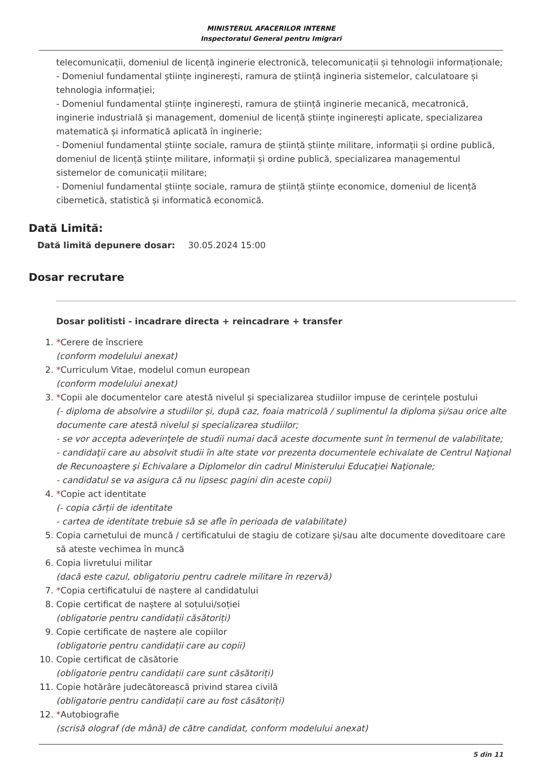MINISTERUL AFACERILOR INTERNE
Inspectoratul General pentru Imigrari
telecomunicații, domeniul de licență inginerie electronică, telecomunicații și tehnologii informaționale;
- Domeniul fundamental științe inginerești, ramura de știință ingineria sistemelor, calculatoare și tehnologia informației;
- Domeniul fundamental științe inginerești, ramura de știință inginerie mecanică, mecatronică, inginerie industrială și management, domeniul de licență științe inginerești aplicate, specializarea matematică și informatică aplicată în inginerie;
- Domeniul fundamental științe sociale, ramura de știință științe militare, informații și ordine publică, domeniul de licență științe militare, informații și ordine publică, specializarea managementul sistemelor de comunicații militare;
- Domeniul fundamental științe sociale, ramura de știință științe economice, domeniul de licență cibernetică, statistică și informatică economică.
Dată Limită:
Dată limită depunere dosar: 30.05.2024 15:00
Dosar recrutare
Dosar politisti - incadrare directa + reincadrare + transfer
1. *Cerere de înscriere
(conform modelului anexat)
2. *Curriculum Vitae, modelul comun european
(conform modelului anexat)
3. *Copii ale documentelor care atestă nivelul și specializarea studiilor impuse de cerințele postului
(- diploma de absolvire a studiilor și, după caz, foaia matricolă / suplimentul la diploma și/sau orice alte documente care atestă nivelul și specializarea studiilor;
- se vor accepta adeverinţele de studii numai dacă aceste documente sunt în termenul de valabilitate;
- candidaţii care au absolvit studii în alte state vor prezenta documentele echivalate de Centrul Naţional de Recunoaştere şi Echivalare a Diplomelor din cadrul Ministerului Educaţiei Naţionale;
- candidatul se va asigura că nu lipsesc pagini din aceste copii)
4. *Copie act identitate
(- copia cărții de identitate
- cartea de identitate trebuie să se afle în perioada de valabilitate)
5. Copia carnetului de muncă / certificatului de stagiu de cotizare și/sau alte documente doveditoare care să ateste vechimea în muncă
6. Copia livretului militar
(dacă este cazul, obligatoriu pentru cadrele militare în rezervă)
7. *Copia certificatului de naștere al candidatului
8. Copie certificat de naștere al soțului/soției
(obligatorie pentru candidații căsătoriți)
9. Copie certificate de naștere ale copiilor
(obligatorie pentru candidații care au copii)
10. Copie certificat de căsătorie
(obligatorie pentru candidații care sunt căsătoriți)
11. Copie hotărâre judecătorească privind starea civilă
(obligatorie pentru candidații care au fost căsătoriți)
12. *Autobiografie
(scrisă olograf (de mână) de către candidat, conform modelului anexat)
5 din 11